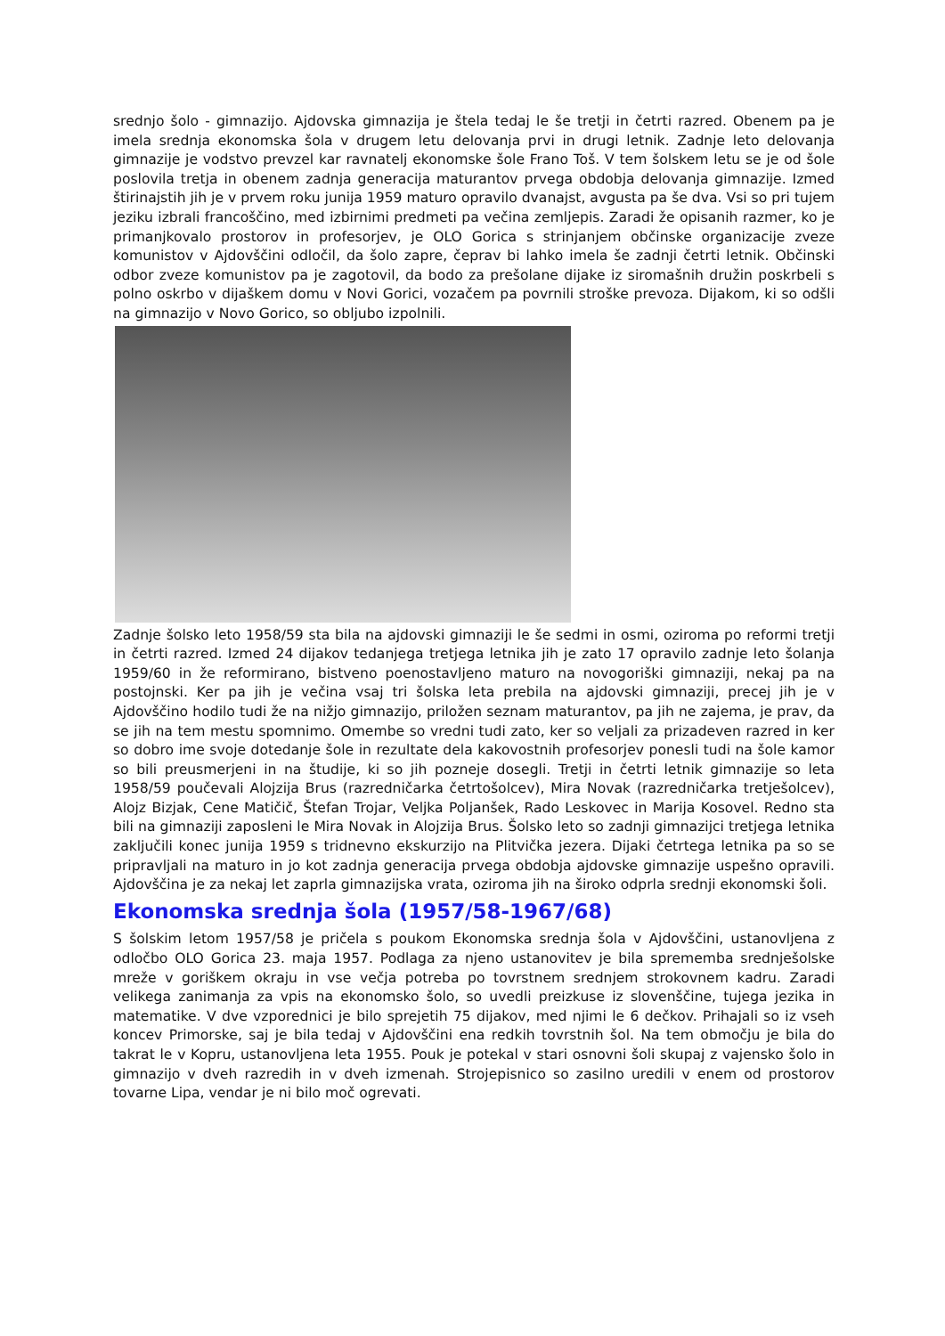srednjo šolo - gimnazijo. Ajdovska gimnazija je štela tedaj le še tretji in četrti razred. Obenem pa je imela srednja ekonomska šola v drugem letu delovanja prvi in drugi letnik. Zadnje leto delovanja gimnazije je vodstvo prevzel kar ravnatelj ekonomske šole Frano Toš. V tem šolskem letu se je od šole poslovila tretja in obenem zadnja generacija maturantov prvega obdobja delovanja gimnazije. Izmed štirinajstih jih je v prvem roku junija 1959 maturo opravilo dvanajst, avgusta pa še dva. Vsi so pri tujem jeziku izbrali francoščino, med izbirnimi predmeti pa večina zemljepis. Zaradi že opisanih razmer, ko je primanjkovalo prostorov in profesorjev, je OLO Gorica s strinjanjem občinske organizacije zveze komunistov v Ajdovščini odločil, da šolo zapre, čeprav bi lahko imela še zadnji četrti letnik. Občinski odbor zveze komunistov pa je zagotovil, da bodo za prešolane dijake iz siromašnih družin poskrbeli s polno oskrbo v dijaškem domu v Novi Gorici, vozačem pa povrnili stroške prevoza. Dijakom, ki so odšli na gimnazijo v Novo Gorico, so obljubo izpolnili.
Zadnje šolsko leto 1958/59 sta bila na ajdovski gimnaziji le še sedmi in osmi, oziroma po reformi tretji in četrti razred. Izmed 24 dijakov tedanjega tretjega letnika jih je zato 17 opravilo zadnje leto šolanja 1959/60 in že reformirano, bistveno poenostavljeno maturo na novogoriški gimnaziji, nekaj pa na postojnski. Ker pa jih je večina vsaj tri šolska leta prebila na ajdovski gimnaziji, precej jih je v Ajdovščino hodilo tudi že na nižjo gimnazijo, priložen seznam maturantov, pa jih ne zajema, je prav, da se jih na tem mestu spomnimo. Omembe so vredni tudi zato, ker so veljali za prizadeven razred in ker so dobro ime svoje dotedanje šole in rezultate dela kakovostnih profesorjev ponesli tudi na šole kamor so bili preusmerjeni in na študije, ki so jih pozneje dosegli. Tretji in četrti letnik gimnazije so leta 1958/59 poučevali Alojzija Brus (razredničarka četrtošolcev), Mira Novak (razredničarka tretješolcev), Alojz Bizjak, Cene Matičič, Štefan Trojar, Veljka Poljanšek, Rado Leskovec in Marija Kosovel. Redno sta bili na gimnaziji zaposleni le Mira Novak in Alojzija Brus. Šolsko leto so zadnji gimnazijci tretjega letnika zaključili konec junija 1959 s tridnevno ekskurzijo na Plitvička jezera. Dijaki četrtega letnika pa so se pripravljali na maturo in jo kot zadnja generacija prvega obdobja ajdovske gimnazije uspešno opravili. Ajdovščina je za nekaj let zaprla gimnazijska vrata, oziroma jih na široko odprla srednji ekonomski šoli.
Ekonomska srednja šola (1957/58-1967/68)
S šolskim letom 1957/58 je pričela s poukom Ekonomska srednja šola v Ajdovščini, ustanovljena z odločbo OLO Gorica 23. maja 1957. Podlaga za njeno ustanovitev je bila sprememba srednješolske mreže v goriškem okraju in vse večja potreba po tovrstnem srednjem strokovnem kadru. Zaradi velikega zanimanja za vpis na ekonomsko šolo, so uvedli preizkuse iz slovenščine, tujega jezika in matematike. V dve vzporednici je bilo sprejetih 75 dijakov, med njimi le 6 dečkov. Prihajali so iz vseh koncev Primorske, saj je bila tedaj v Ajdovščini ena redkih tovrstnih šol. Na tem območju je bila do takrat le v Kopru, ustanovljena leta 1955. Pouk je potekal v stari osnovni šoli skupaj z vajensko šolo in gimnazijo v dveh razredih in v dveh izmenah. Strojepisnico so zasilno uredili v enem od prostorov tovarne Lipa, vendar je ni bilo moč ogrevati.